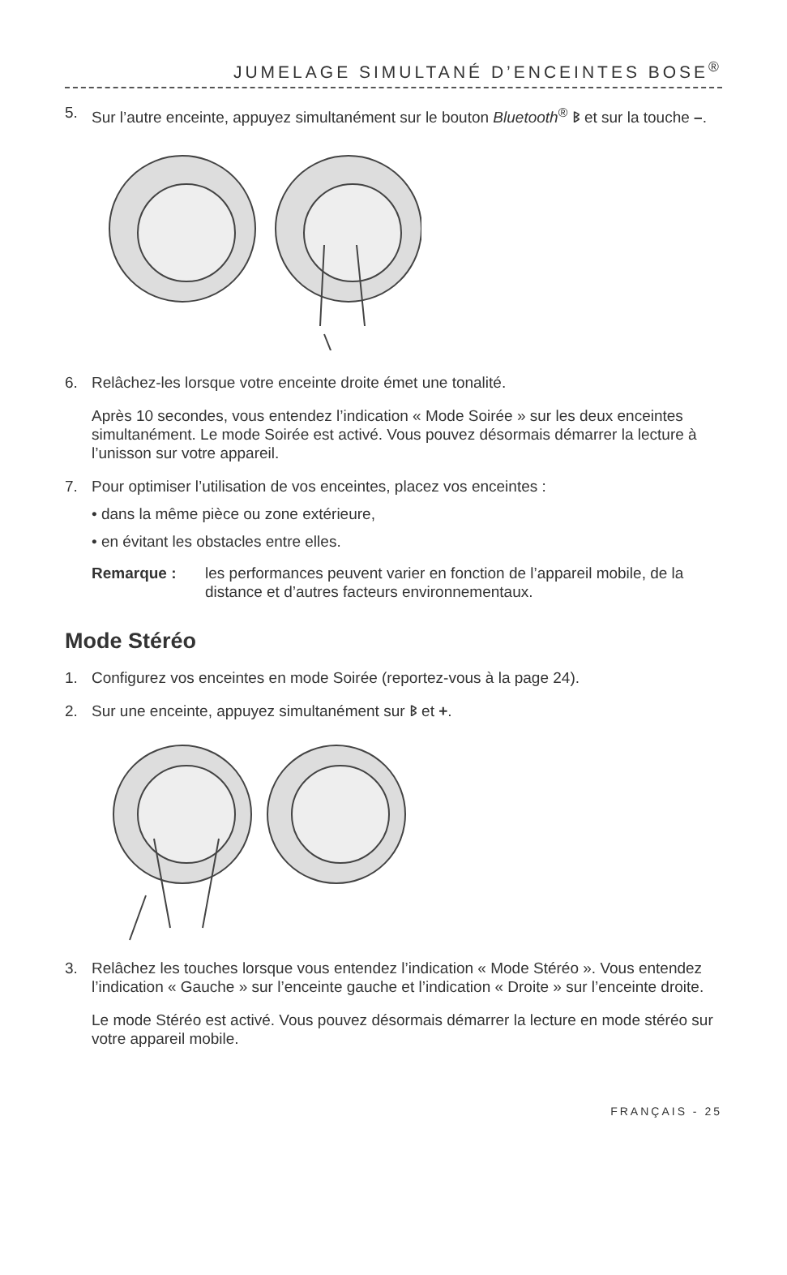JUMELAGE SIMULTANÉ D’ENCEINTES BOSE<sup>®</sup>
5. Sur l’autre enceinte, appuyez simultanément sur le bouton Bluetooth<sup>®</sup> ᛒ et sur la touche –.
6. Relâchez-les lorsque votre enceinte droite émet une tonalité.
Après 10 secondes, vous entendez l’indication « Mode Soirée » sur les deux enceintes simultanément. Le mode Soirée est activé. Vous pouvez désormais démarrer la lecture à l’unisson sur votre appareil.
7. Pour optimiser l’utilisation de vos enceintes, placez vos enceintes :
• dans la même pièce ou zone extérieure,
• en évitant les obstacles entre elles.
Remarque : les performances peuvent varier en fonction de l’appareil mobile, de la distance et d’autres facteurs environnementaux.
Mode Stéréo
1. Configurez vos enceintes en mode Soirée (reportez-vous à la page 24).
2. Sur une enceinte, appuyez simultanément sur ᛒ et +.
3. Relâchez les touches lorsque vous entendez l’indication « Mode Stéréo ». Vous entendez l’indication « Gauche » sur l’enceinte gauche et l’indication « Droite » sur l’enceinte droite.
Le mode Stéréo est activé. Vous pouvez désormais démarrer la lecture en mode stéréo sur votre appareil mobile.
FRANÇAIS - 25